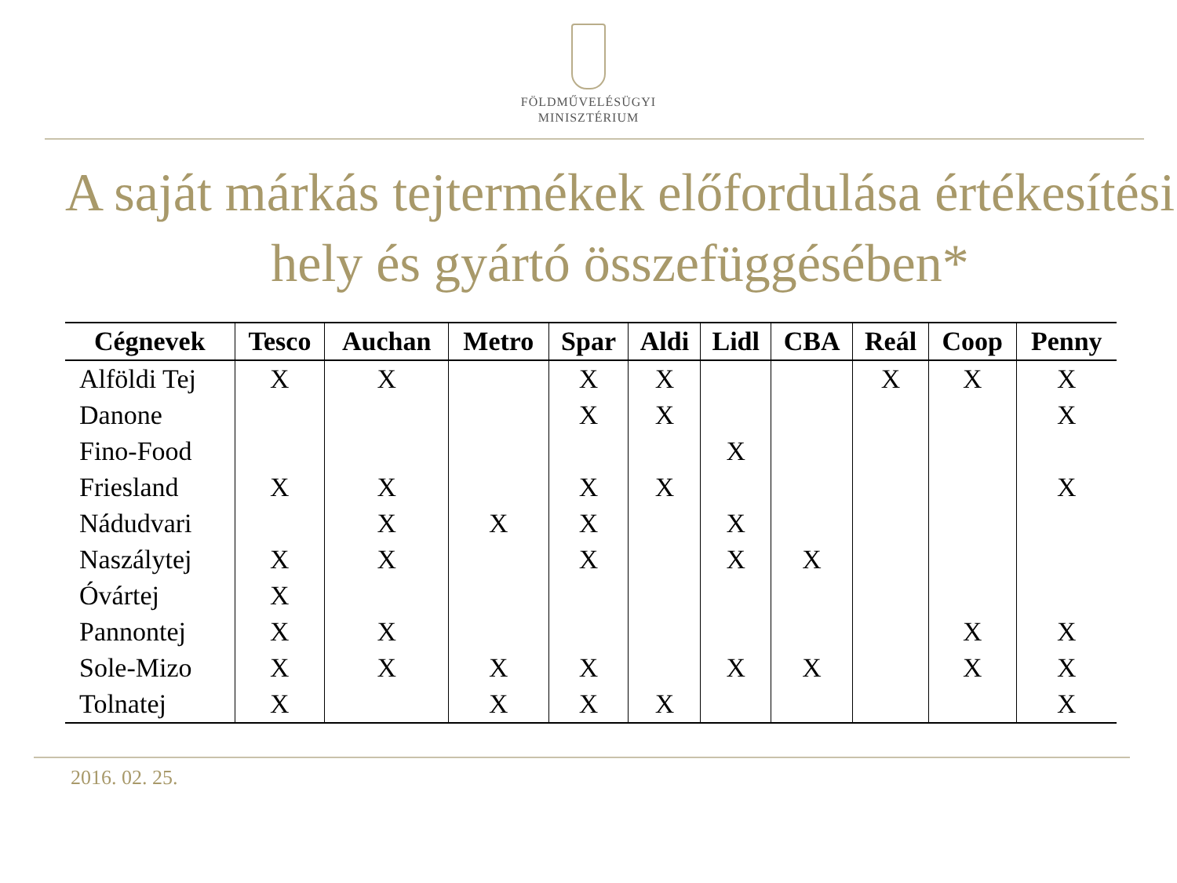FÖLDMŰVELÉSÜGYI
MINISZTÉRIUM
A saját márkás tejtermékek előfordulása értékesítési hely és gyártó összefüggésében*
| Cégnevek | Tesco | Auchan | Metro | Spar | Aldi | Lidl | CBA | Reál | Coop | Penny |
| --- | --- | --- | --- | --- | --- | --- | --- | --- | --- | --- |
| Alföldi Tej | X | X | | X | X | | | X | X | X |
| Danone | | | | X | X | | | | | X |
| Fino-Food | | | | | | X | | | | |
| Friesland | X | X | | X | X | | | | | X |
| Nádudvari | | X | X | X | | X | | | | |
| Naszálytej | X | X | | X | | X | X | | | |
| Óvártej | X | | | | | | | | | |
| Pannontej | X | X | | | | | | | X | X |
| Sole-Mizo | X | X | X | X | | X | X | | X | X |
| Tolnatej | X | | X | X | X | | | | | X |
2016. 02. 25.